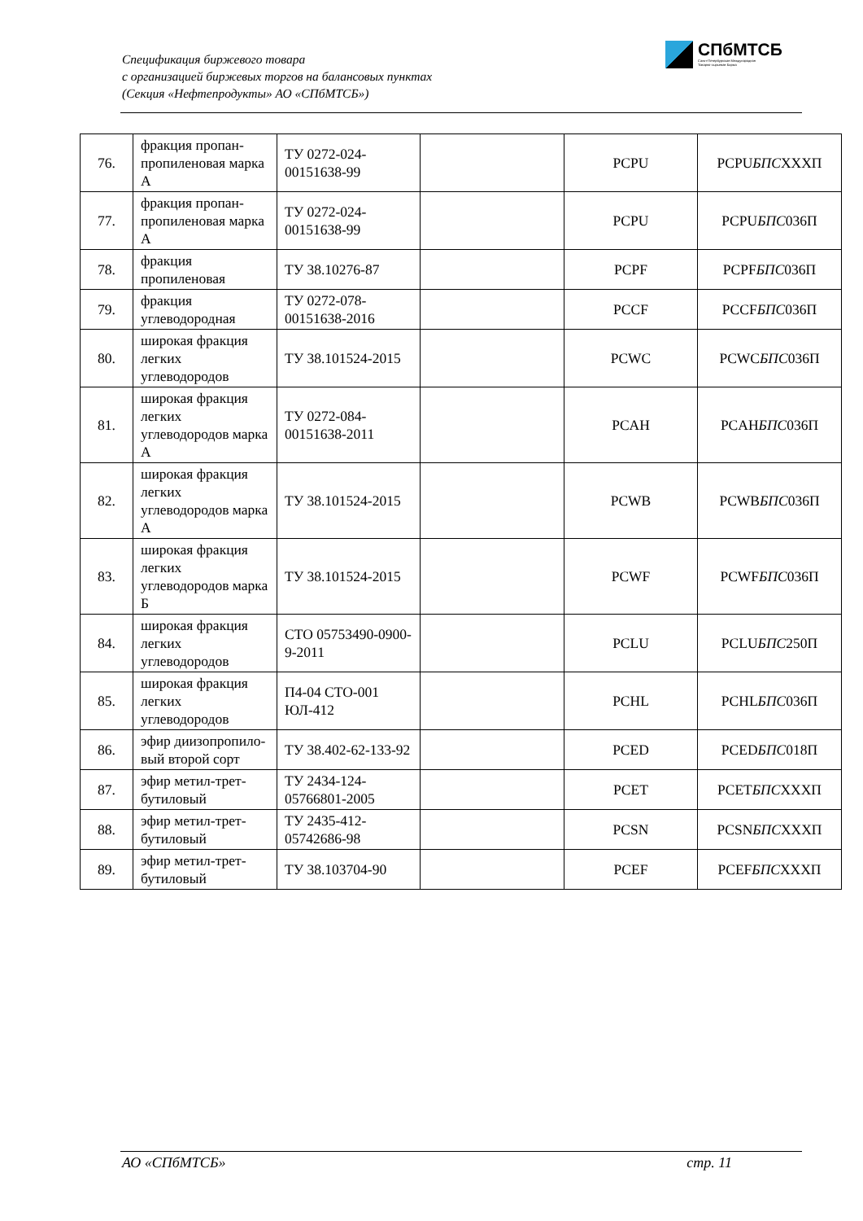Спецификация биржевого товара
с организацией биржевых торгов на балансовых пунктах
(Секция «Нефтепродукты» АО «СПбМТСБ»)
СПбМТСБ
Санкт-Петербургская Международная
Товарно-сырьевая Биржа
| 76. | фракция пропан-пропиленовая марка А | ТУ 0272-024-00151638-99 | | PCPU | PCPU БПС XXXП |
| 77. | фракция пропан-пропиленовая марка А | ТУ 0272-024-00151638-99 | | PCPU | PCPU БПС 036П |
| 78. | фракция пропиленовая | ТУ 38.10276-87 | | PCPF | PCPF БПС 036П |
| 79. | фракция углеводородная | ТУ 0272-078-00151638-2016 | | PCCF | PCCF БПС 036П |
| 80. | широкая фракция легких углеводородов | ТУ 38.101524-2015 | | PCWC | PCWC БПС 036П |
| 81. | широкая фракция легких углеводородов марка А | ТУ 0272-084-00151638-2011 | | PCAH | PCAH БПС 036П |
| 82. | широкая фракция легких углеводородов марка А | ТУ 38.101524-2015 | | PCWB | PCWB БПС 036П |
| 83. | широкая фракция легких углеводородов марка Б | ТУ 38.101524-2015 | | PCWF | PCWF БПС 036П |
| 84. | широкая фракция легких углеводородов | СТО 05753490-0900-9-2011 | | PCLU | PCLU БПС 250П |
| 85. | широкая фракция легких углеводородов | П4-04 СТО-001 ЮЛ-412 | | PCHL | PCHL БПС 036П |
| 86. | эфир диизопропило-вый второй сорт | ТУ 38.402-62-133-92 | | PCED | PCED БПС 018П |
| 87. | эфир метил-трет-бутиловый | ТУ 2434-124-05766801-2005 | | PCET | PCET БПС XXXП |
| 88. | эфир метил-трет-бутиловый | ТУ 2435-412-05742686-98 | | PCSN | PCSN БПС XXXП |
| 89. | эфир метил-трет-бутиловый | ТУ 38.103704-90 | | PCEF | PCEF БПС XXXП |
АО «СПбМТСБ» стр. 11